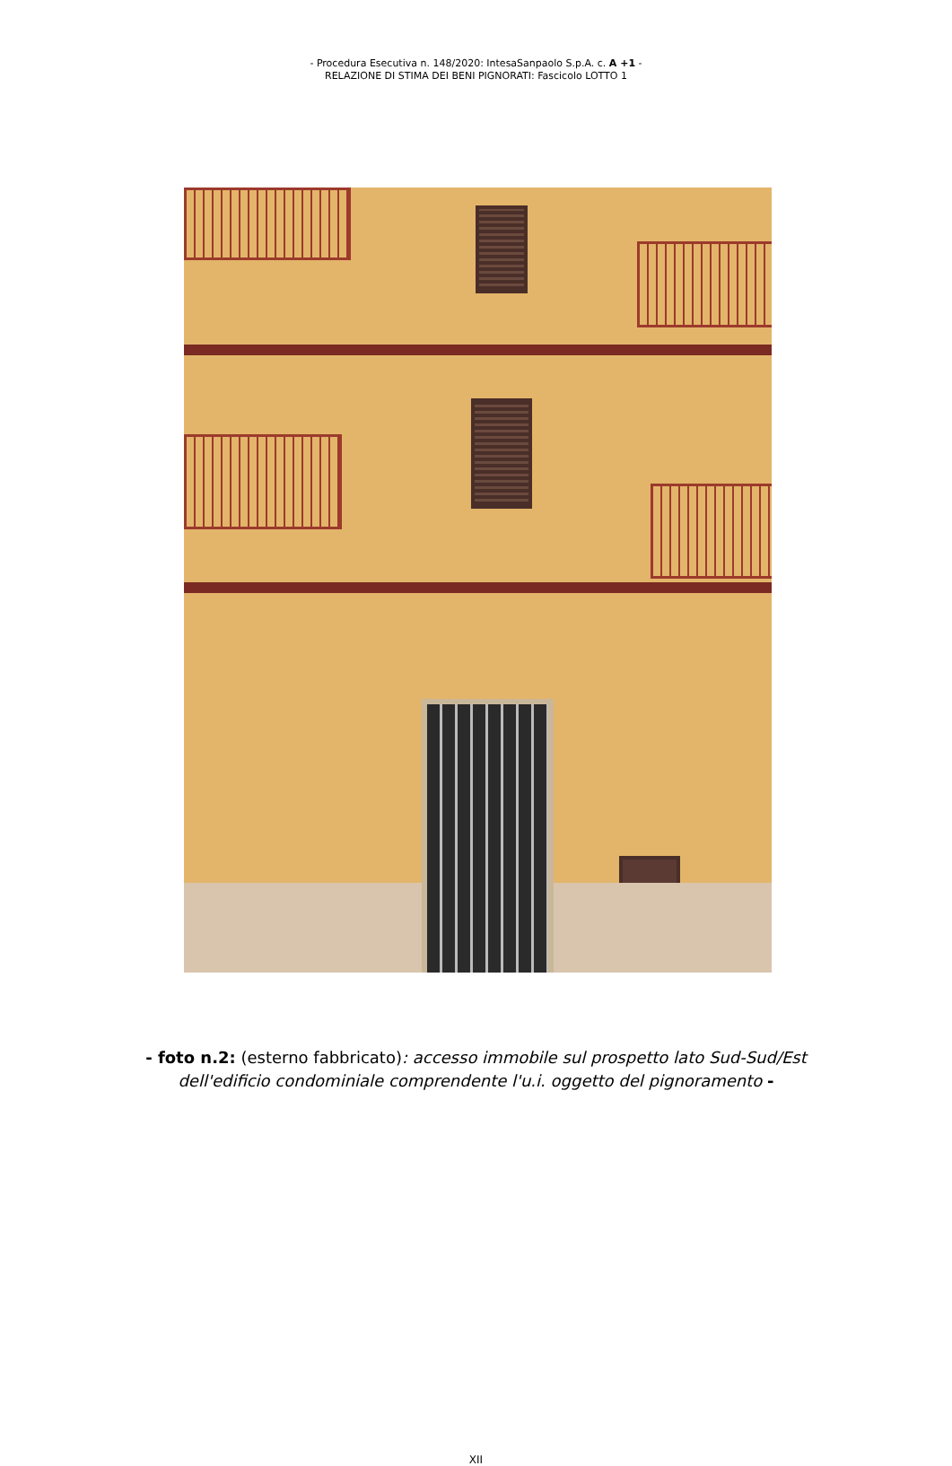- Procedura Esecutiva n. 148/2020: IntesaSanpaolo S.p.A. c. A +1 -
RELAZIONE DI STIMA DEI BENI PIGNORATI: Fascicolo LOTTO 1
- foto n.2: (esterno fabbricato): accesso immobile sul prospetto lato Sud-Sud/Est
dell'edificio condominiale comprendente l'u.i. oggetto del pignoramento -
XII